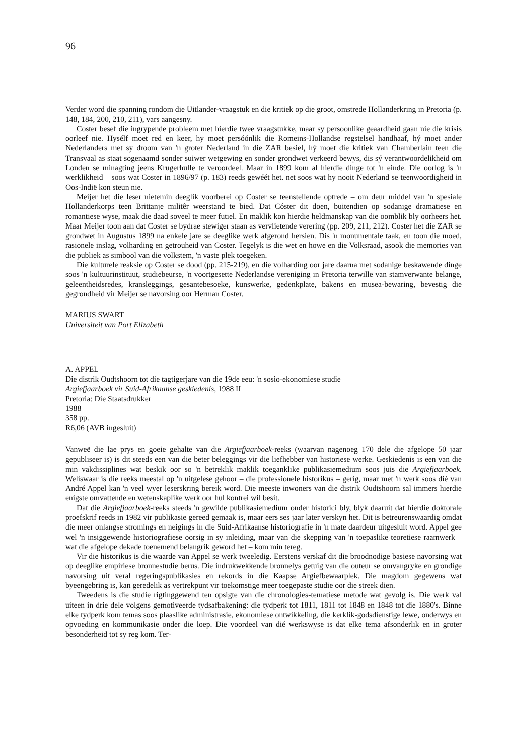96
Verder word die spanning rondom die Uitlander-vraagstuk en die kritiek op die groot, omstrede Hollanderkring in Pretoria (p. 148, 184, 200, 210, 211), vars aangesny.
Coster besef die ingrypende probleem met hierdie twee vraagstukke, maar sy persoonlike geaardheid gaan nie die krisis oorleef nie. Hysélf moet red en keer, hy moet persóónlik die Romeins-Hollandse regstelsel handhaaf, hý moet ander Nederlanders met sy droom van 'n groter Nederland in die ZAR besiel, hý moet die kritiek van Chamberlain teen die Transvaal as staat sogenaamd sonder suiwer wetgewing en sonder grondwet verkeerd bewys, dis sý verantwoordelikheid om Londen se minagting jeens Krugerhulle te veroordeel. Maar in 1899 kom al hierdie dinge tot 'n einde. Die oorlog is 'n werklikheid – soos wat Coster in 1896/97 (p. 183) reeds gewéét het. net soos wat hy nooit Nederland se teenwoordigheid in Oos-Indië kon steun nie.
Meijer het die leser nietemin deeglik voorberei op Coster se teenstellende optrede – om deur middel van 'n spesiale Hollanderkorps teen Brittanje militêr weerstand te bied. Dat Cóster dit doen, buitendien op sodanige dramatiese en romantiese wyse, maak die daad soveel te meer futiel. En maklik kon hierdie heldmanskap van die oomblik bly oorheers het. Maar Meijer toon aan dat Coster se bydrae stewiger staan as vervlietende verering (pp. 209, 211, 212). Coster het die ZAR se grondwet in Augustus 1899 na enkele jare se deeglike werk afgerond hersien. Dis 'n monumentale taak, en toon die moed, rasionele inslag, volharding en getrouheid van Coster. Tegelyk is die wet en howe en die Volksraad, asook die memories van die publiek as simbool van die volkstem, 'n vaste plek toegeken.
Die kulturele reaksie op Coster se dood (pp. 215-219), en die volharding oor jare daarna met sodanige beskawende dinge soos 'n kultuurinstituut, studiebeurse, 'n voortgesette Nederlandse vereniging in Pretoria terwille van stamverwante belange, geleentheidsredes, kransleggings, gesantebesoeke, kunswerke, gedenkplate, bakens en musea-bewaring, bevestig die gegrondheid vir Meijer se navorsing oor Herman Coster.
MARIUS SWART
Universiteit van Port Elizabeth
A. APPEL
Die distrik Oudtshoorn tot die tagtigerjare van die 19de eeu: 'n sosio-ekonomiese studie
Argiefjaarboek vir Suid-Afrikaanse geskiedenis, 1988 II
Pretoria: Die Staatsdrukker
1988
358 pp.
R6,06 (AVB ingesluit)
Vanweë die lae prys en goeie gehalte van die Argiefjaarboek-reeks (waarvan nagenoeg 170 dele die afgelope 50 jaar gepubliseer is) is dit steeds een van die beter beleggings vir die liefhebber van historiese werke. Geskiedenis is een van die min vakdissiplines wat beskik oor so 'n betreklik maklik toeganklike publikasiemedium soos juis die Argiefjaarboek. Weliswaar is die reeks meestal op 'n uitgelese gehoor – die professionele historikus – gerig, maar met 'n werk soos dié van André Appel kan 'n veel wyer leserskring bereik word. Die meeste inwoners van die distrik Oudtshoorn sal immers hierdie enigste omvattende en wetenskaplike werk oor hul kontrei wil besit.
Dat die Argiefjaarboek-reeks steeds 'n gewilde publikasiemedium onder historici bly, blyk daaruit dat hierdie doktorale proefskrif reeds in 1982 vir publikasie gereed gemaak is, maar eers ses jaar later verskyn het. Dit is betreurenswaardig omdat die meer onlangse stromings en neigings in die Suid-Afrikaanse historiografie in 'n mate daardeur uitgesluit word. Appel gee wel 'n insiggewende historiografiese oorsig in sy inleiding, maar van die skepping van 'n toepaslike teoretiese raamwerk – wat die afgelope dekade toenemend belangrik geword het – kom min tereg.
Vir die historikus is die waarde van Appel se werk tweeledig. Eerstens verskaf dit die broodnodige basiese navorsing wat op deeglike empiriese bronnestudie berus. Die indrukwekkende bronnelys getuig van die outeur se omvangryke en grondige navorsing uit veral regeringspublikasies en rekords in die Kaapse Argiefbewaarplek. Die magdom gegewens wat byeengebring is, kan geredelik as vertrekpunt vir toekomstige meer toegepaste studie oor die streek dien.
Tweedens is die studie rigtinggewend ten opsigte van die chronologies-tematiese metode wat gevolg is. Die werk val uiteen in drie dele volgens gemotiveerde tydsafbakening: die tydperk tot 1811, 1811 tot 1848 en 1848 tot die 1880's. Binne elke tydperk kom temas soos plaaslike administrasie, ekonomiese ontwikkeling, die kerklik-godsdienstige lewe, onderwys en opvoeding en kommunikasie onder die loep. Die voordeel van dié werkswyse is dat elke tema afsonderlik en in groter besonderheid tot sy reg kom. Ter-